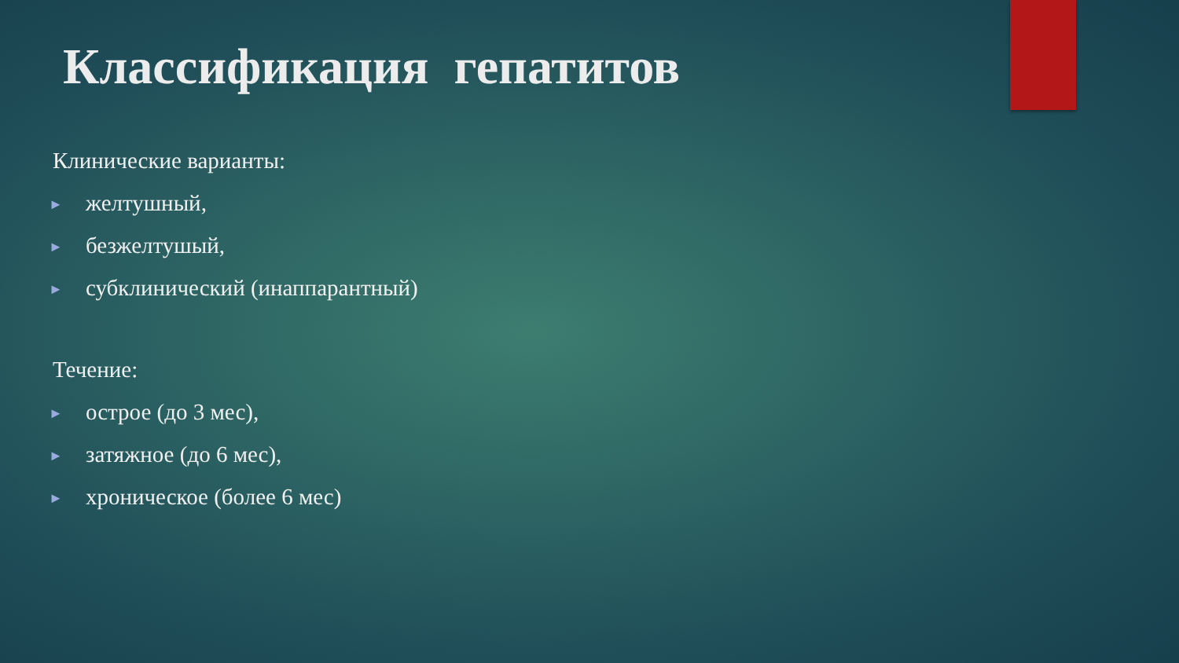Классификация гепатитов
Клинические варианты:
► желтушный,
► безжелтушый,
► субклинический (инаппарантный)
Течение:
► острое (до 3 мес),
► затяжное (до 6 мес),
► хроническое (более 6 мес)